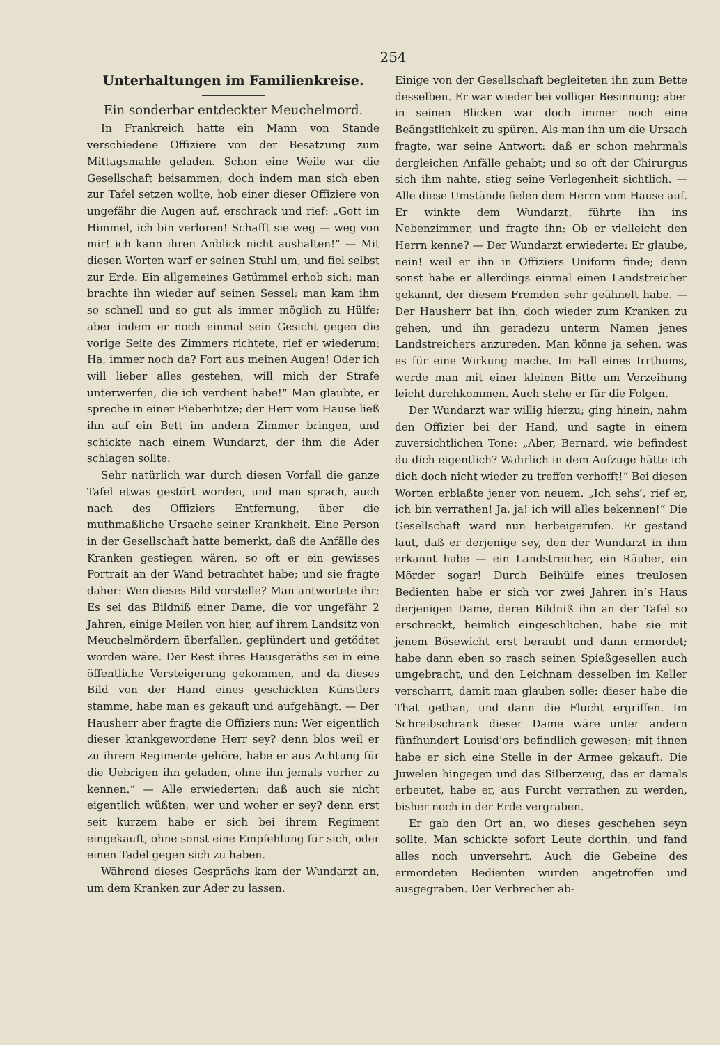254
Unterhaltungen im Familienkreise.
Ein sonderbar entdeckter Meuchelmord.
In Frankreich hatte ein Mann von Stande verschiedene Offiziere von der Besatzung zum Mittagsmahle geladen. Schon eine Weile war die Gesellschaft beisammen; doch indem man sich eben zur Tafel setzen wollte, hob einer dieser Offiziere von ungefähr die Augen auf, erschrack und rief: „Gott im Himmel, ich bin verloren! Schafft sie weg — weg von mir! ich kann ihren Anblick nicht aushalten!“ — Mit diesen Worten warf er seinen Stuhl um, und fiel selbst zur Erde. Ein allgemeines Getümmel erhob sich; man brachte ihn wieder auf seinen Sessel; man kam ihm so schnell und so gut als immer möglich zu Hülfe; aber indem er noch einmal sein Gesicht gegen die vorige Seite des Zimmers richtete, rief er wiederum: Ha, immer noch da? Fort aus meinen Augen! Oder ich will lieber alles gestehen; will mich der Strafe unterwerfen, die ich verdient habe!“ Man glaubte, er spreche in einer Fieberhitze; der Herr vom Hause ließ ihn auf ein Bett im andern Zimmer bringen, und schickte nach einem Wundarzt, der ihm die Ader schlagen sollte.
Sehr natürlich war durch diesen Vorfall die ganze Tafel etwas gestört worden, und man sprach, auch nach des Offiziers Entfernung, über die muthmaßliche Ursache seiner Krankheit. Eine Person in der Gesellschaft hatte bemerkt, daß die Anfälle des Kranken gestiegen wären, so oft er ein gewisses Portrait an der Wand betrachtet habe; und sie fragte daher: Wen dieses Bild vorstelle? Man antwortete ihr: Es sei das Bildniß einer Dame, die vor ungefähr 2 Jahren, einige Meilen von hier, auf ihrem Landsitz von Meuchelmördern überfallen, geplündert und getödtet worden wäre. Der Rest ihres Hausgeräths sei in eine öffentliche Versteigerung gekommen, und da dieses Bild von der Hand eines geschickten Künstlers stamme, habe man es gekauft und aufgehängt. — Der Hausherr aber fragte die Offiziers nun: Wer eigentlich dieser krankgewordene Herr sey? denn blos weil er zu ihrem Regimente gehöre, habe er aus Achtung für die Uebrigen ihn geladen, ohne ihn jemals vorher zu kennen.“ — Alle erwiederten: daß auch sie nicht eigentlich wüßten, wer und woher er sey? denn erst seit kurzem habe er sich bei ihrem Regiment eingekauft, ohne sonst eine Empfehlung für sich, oder einen Tadel gegen sich zu haben.
Während dieses Gesprächs kam der Wundarzt an, um dem Kranken zur Ader zu lassen.
Einige von der Gesellschaft begleiteten ihn zum Bette desselben. Er war wieder bei völliger Besinnung; aber in seinen Blicken war doch immer noch eine Beängstlichkeit zu spüren. Als man ihn um die Ursach fragte, war seine Antwort: daß er schon mehrmals dergleichen Anfälle gehabt; und so oft der Chirurgus sich ihm nahte, stieg seine Verlegenheit sichtlich. — Alle diese Umstände fielen dem Herrn vom Hause auf. Er winkte dem Wundarzt, führte ihn ins Nebenzimmer, und fragte ihn: Ob er vielleicht den Herrn kenne? — Der Wundarzt erwiederte: Er glaube, nein! weil er ihn in Offiziers Uniform finde; denn sonst habe er allerdings einmal einen Landstreicher gekannt, der diesem Fremden sehr geähnelt habe. — Der Hausherr bat ihn, doch wieder zum Kranken zu gehen, und ihn geradezu unterm Namen jenes Landstreichers anzureden. Man könne ja sehen, was es für eine Wirkung mache. Im Fall eines Irrthums, werde man mit einer kleinen Bitte um Verzeihung leicht durchkommen. Auch stehe er für die Folgen.
Der Wundarzt war willig hierzu; ging hinein, nahm den Offizier bei der Hand, und sagte in einem zuversichtlichen Tone: „Aber, Bernard, wie befindest du dich eigentlich? Wahrlich in dem Aufzuge hätte ich dich doch nicht wieder zu treffen verhofft!“ Bei diesen Worten erblaßte jener von neuem. „Ich sehs’, rief er, ich bin verrathen! Ja, ja! ich will alles bekennen!“ Die Gesellschaft ward nun herbeigerufen. Er gestand laut, daß er derjenige sey, den der Wundarzt in ihm erkannt habe — ein Landstreicher, ein Räuber, ein Mörder sogar! Durch Beihülfe eines treulosen Bedienten habe er sich vor zwei Jahren in’s Haus derjenigen Dame, deren Bildniß ihn an der Tafel so erschreckt, heimlich eingeschlichen, habe sie mit jenem Bösewicht erst beraubt und dann ermordet; habe dann eben so rasch seinen Spießgesellen auch umgebracht, und den Leichnam desselben im Keller verscharrt, damit man glauben solle: dieser habe die That gethan, und dann die Flucht ergriffen. Im Schreibschrank dieser Dame wäre unter andern fünfhundert Louisd’ors befindlich gewesen; mit ihnen habe er sich eine Stelle in der Armee gekauft. Die Juwelen hingegen und das Silberzeug, das er damals erbeutet, habe er, aus Furcht verrathen zu werden, bisher noch in der Erde vergraben.
Er gab den Ort an, wo dieses geschehen seyn sollte. Man schickte sofort Leute dorthin, und fand alles noch unversehrt. Auch die Gebeine des ermordeten Bedienten wurden angetroffen und ausgegraben. Der Verbrecher ab-